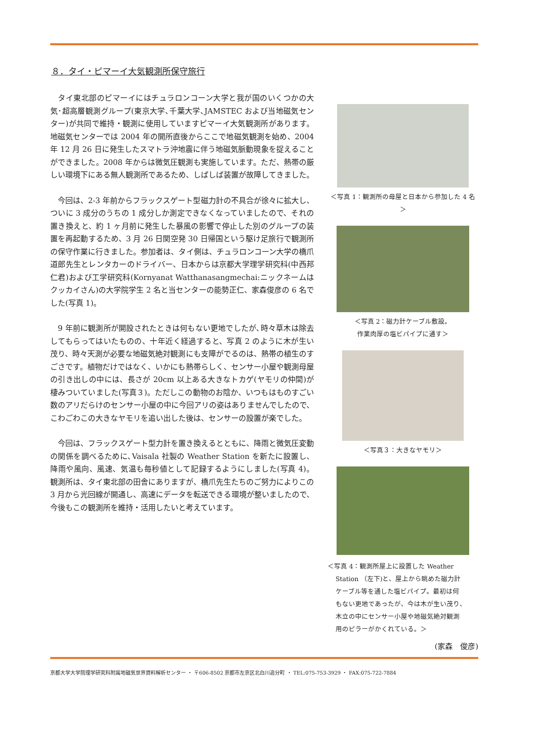８．タイ・ピマーイ大気観測所保守旅行
タイ東北部のピマーイにはチュラロンコーン大学と我が国のいくつかの大気･超高層観測グループ(東京大学､千葉大学､JAMSTEC および当地磁気センター)が共同で維持・観測に使用していますピマーイ大気観測所があります。地磁気センターでは 2004 年の開所直後からここで地磁気観測を始め、2004 年 12 月 26 日に発生したスマトラ沖地震に伴う地磁気脈動現象を捉えることができました。2008 年からは微気圧観測も実施しています。ただ、熱帯の厳しい環境下にある無人観測所であるため、しばしば装置が故障してきました。
今回は、2-3 年前からフラックスゲート型磁力計の不具合が徐々に拡大し、ついに 3 成分のうちの 1 成分しか測定できなくなっていましたので、それの置き換えと、約 1 ヶ月前に発生した暴風の影響で停止した別のグループの装置を再起動するため、3 月 26 日関空発 30 日帰国という駆け足旅行で観測所の保守作業に行きました。参加者は、タイ側は、チュラロンコーン大学の橋爪道郎先生とレンタカーのドライバー、日本からは京都大学理学研究科(中西邦仁君)および工学研究科(Kornyanat Watthanasangmechai:ニックネームはクッカイさん)の大学院学生 2 名と当センターの能勢正仁、家森俊彦の 6 名でした(写真 1)。
9 年前に観測所が開設されたときは何もない更地でしたが､時々草木は除去してもらってはいたものの、十年近く経過すると、写真 2 のように木が生い茂り、時々天測が必要な地磁気絶対観測にも支障がでるのは、熱帯の植生のすごさです。植物だけではなく、いかにも熱帯らしく、センサー小屋や観測母屋の引き出しの中には、長さが 20cm 以上ある大きなトカゲ(ヤモリの仲間)が棲みついていました(写真３)。ただしこの動物のお陰か、いつもはものすごい数のアリだらけのセンサー小屋の中に今回アリの姿はありませんでしたので、こわごわこの大きなヤモリを追い出した後は、センサーの設置が楽でした。
今回は、フラックスゲート型力計を置き換えるとともに、降雨と微気圧変動の関係を調べるために､Vaisala 社製の Weather Station を新たに設置し、降雨や風向、風速、気温も毎秒値として記録するようにしました(写真 4)。 観測所は、タイ東北部の田舎にありますが、橋爪先生たちのご努力によりこの 3 月から光回線が開通し、高速にデータを転送できる環境が整いましたので、今後もこの観測所を維持・活用したいと考えています。
＜写真 1：観測所の母屋と日本から参加した 4 名＞
＜写真 2：磁力計ケーブル敷設。
作業肉厚の塩ビパイプに通す＞
＜写真３：大きなヤモリ＞
＜写真 4：観測所屋上に設置した Weather
Station （左下)と、屋上から眺めた磁力計
ケーブル等を通した塩ビパイプ。最初は何
もない更地であったが、今は木が生い茂り、
木立の中にセンサー小屋や地磁気絶対観測
用のピラーがかくれている。＞
(家森　俊彦)
京都大学大学院理学研究科附属地磁気世界資料解析センター ・ 〒606-8502 京都市左京区北白川追分町 ・ TEL:075-753-3929 ・ FAX:075-722-7884